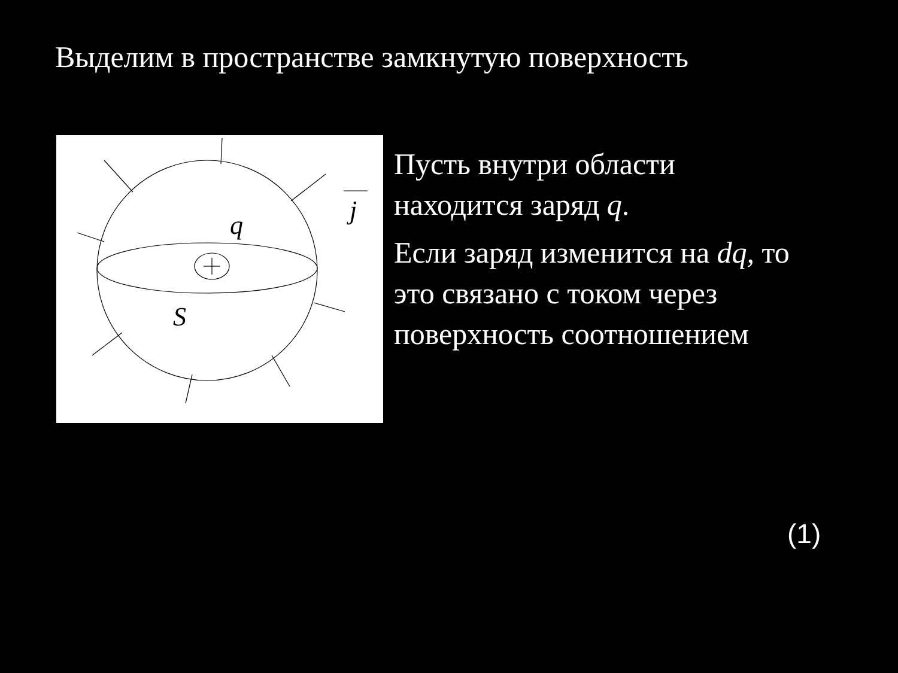Выделим в пространстве замкнутую поверхность
q
S
j
Пусть внутри области
находится заряд q.
Если заряд изменится на dq, то
это связано с током через
поверхность соотношением
(1)